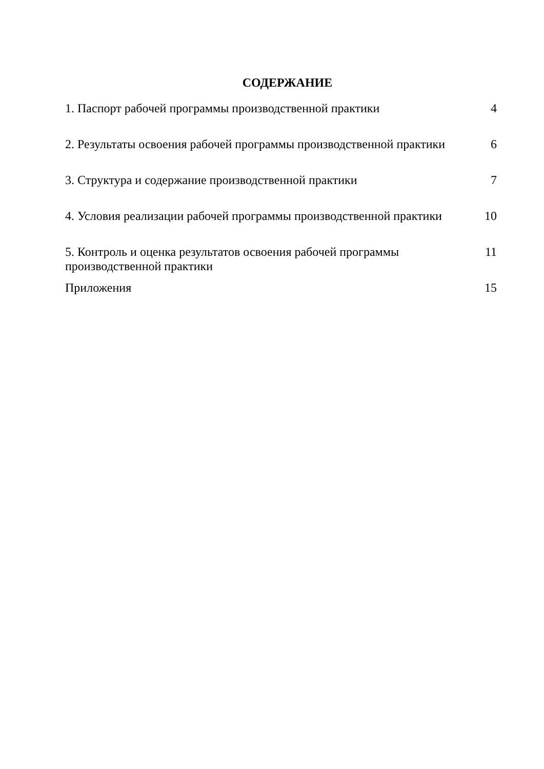СОДЕРЖАНИЕ
| 1. Паспорт рабочей программы производственной практики | 4 |
| 2. Результаты освоения рабочей программы производственной практики | 6 |
| 3. Структура и содержание производственной практики | 7 |
| 4. Условия реализации рабочей программы производственной практики | 10 |
| 5. Контроль и оценка результатов освоения рабочей программы производственной практики | 11 |
| Приложения | 15 |